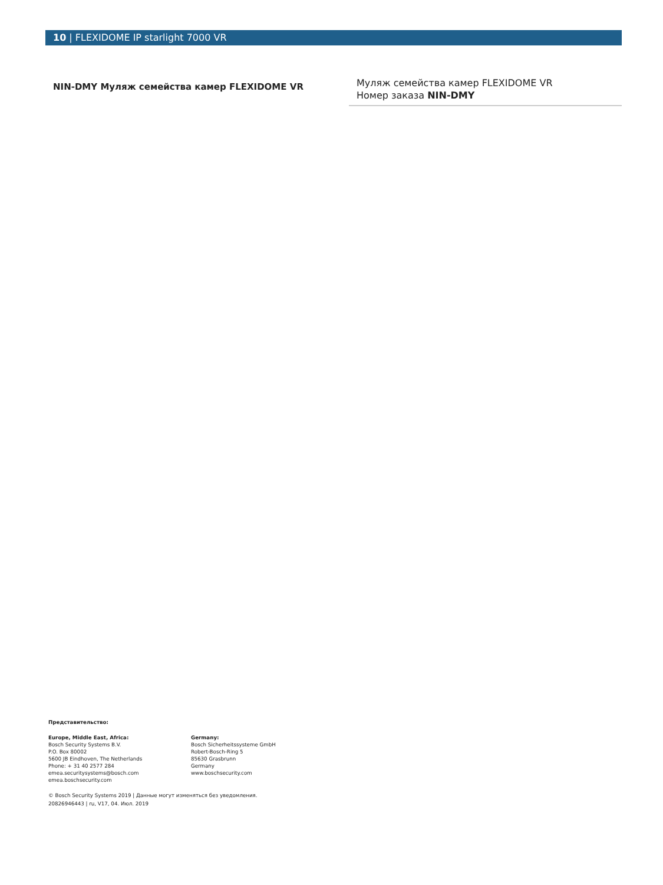10 | FLEXIDOME IP starlight 7000 VR
NIN-DMY Муляж семейства камер FLEXIDOME VR
Муляж семейства камер FLEXIDOME VR
Номер заказа NIN-DMY
Представительство:
Europe, Middle East, Africa:
Bosch Security Systems B.V.
P.O. Box 80002
5600 JB Eindhoven, The Netherlands
Phone: + 31 40 2577 284
emea.securitysystems@bosch.com
emea.boschsecurity.com
Germany:
Bosch Sicherheitssysteme GmbH
Robert-Bosch-Ring 5
85630 Grasbrunn
Germany
www.boschsecurity.com
© Bosch Security Systems 2019 | Данные могут изменяться без уведомления.
20826946443 | ru, V17, 04. Июл. 2019